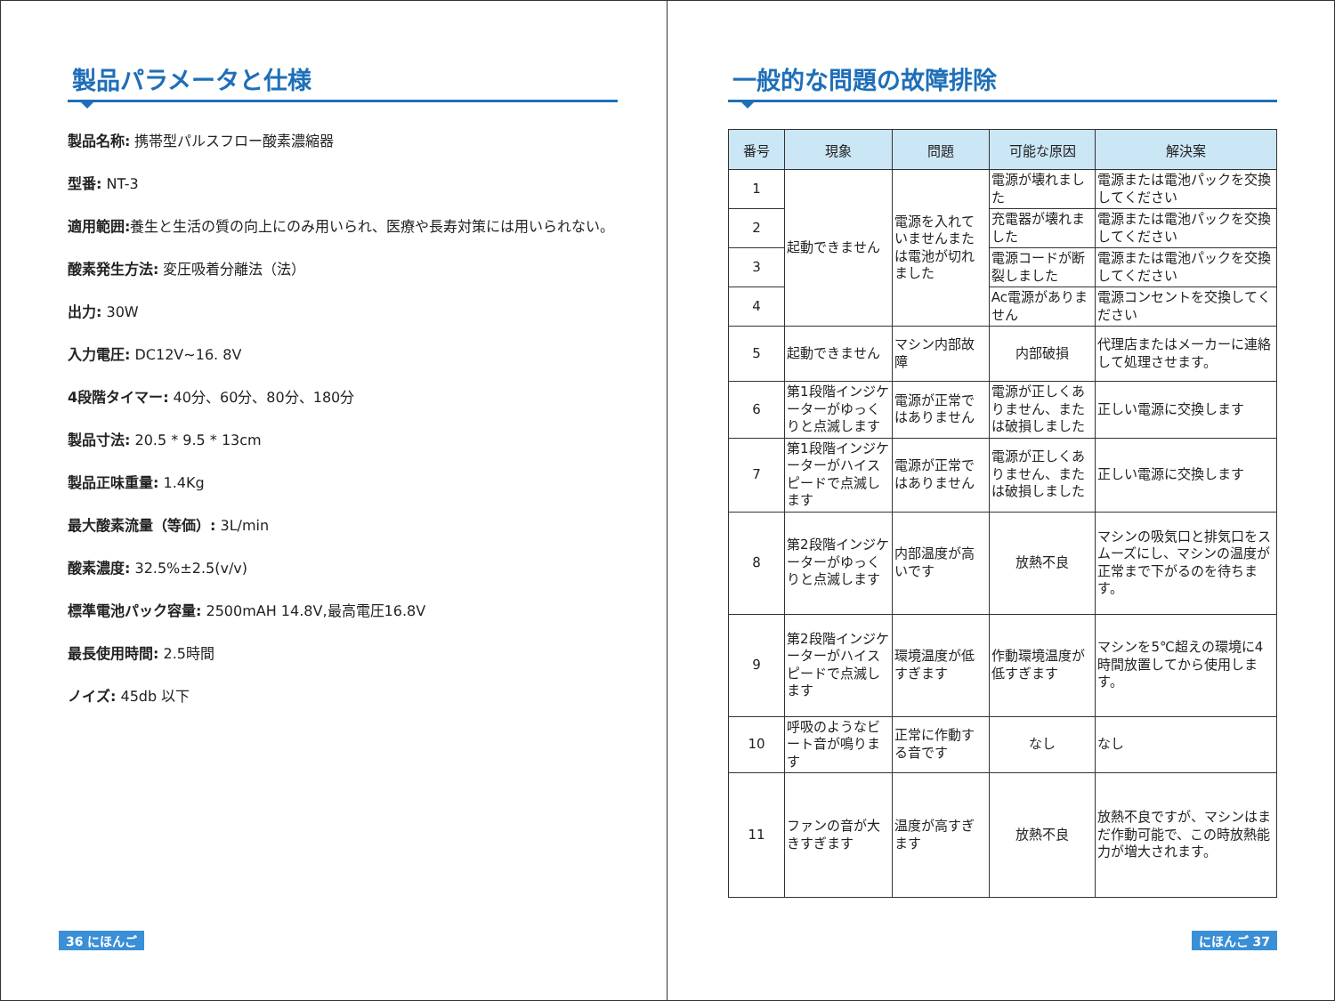製品パラメータと仕様
製品名称: 携帯型パルスフロー酸素濃縮器
型番: NT-3
適用範囲: 養生と生活の質の向上にのみ用いられ、医療や長寿対策には用いられない。
酸素発生方法: 変圧吸着分離法（法）
出力: 30W
入力電圧: DC12V~16. 8V
4段階タイマー: 40分、60分、80分、180分
製品寸法: 20.5 * 9.5 * 13cm
製品正味重量: 1.4Kg
最大酸素流量（等価）: 3L/min
酸素濃度: 32.5%±2.5(v/v)
標準電池パック容量: 2500mAH 14.8V,最高電圧16.8V
最長使用時間: 2.5時間
ノイズ: 45db 以下
36 にほんご
一般的な問題の故障排除
| 番号 | 現象 | 問題 | 可能な原因 | 解決案 |
| --- | --- | --- | --- | --- |
| 1 | 起動できません | 電源を入れていませんまたは電池が切れました | 電源が壊れました | 電源または電池パックを交換してください |
| 2 | | | 充電器が壊れました | 電源または電池パックを交換してください |
| 3 | | | 電源コードが断裂しました | 電源または電池パックを交換してください |
| 4 | | | Ac電源がありません | 電源コンセントを交換してください |
| 5 | 起動できません | マシン内部故障 | 内部破損 | 代理店またはメーカーに連絡して処理させます。 |
| 6 | 第1段階インジケーターがゆっくりと点滅します | 電源が正常ではありません | 電源が正しくありません、または破損しました | 正しい電源に交換します |
| 7 | 第1段階インジケーターがハイスピードで点滅します | 電源が正常ではありません | 電源が正しくありません、または破損しました | 正しい電源に交換します |
| 8 | 第2段階インジケーターがゆっくりと点滅します | 内部温度が高いです | 放熱不良 | マシンの吸気口と排気口をスムーズにし、マシンの温度が正常まで下がるのを待ちます。 |
| 9 | 第2段階インジケーターがハイスピードで点滅します | 環境温度が低すぎます | 作動環境温度が低すぎます | マシンを5℃超えの環境に4時間放置してから使用します。 |
| 10 | 呼吸のようなビート音が鳴ります | 正常に作動する音です | なし | なし |
| 11 | ファンの音が大きすぎます | 温度が高すぎます | 放熱不良 | 放熱不良ですが、マシンはまだ作動可能で、この時放熱能力が増大されます。 |
にほんご 37